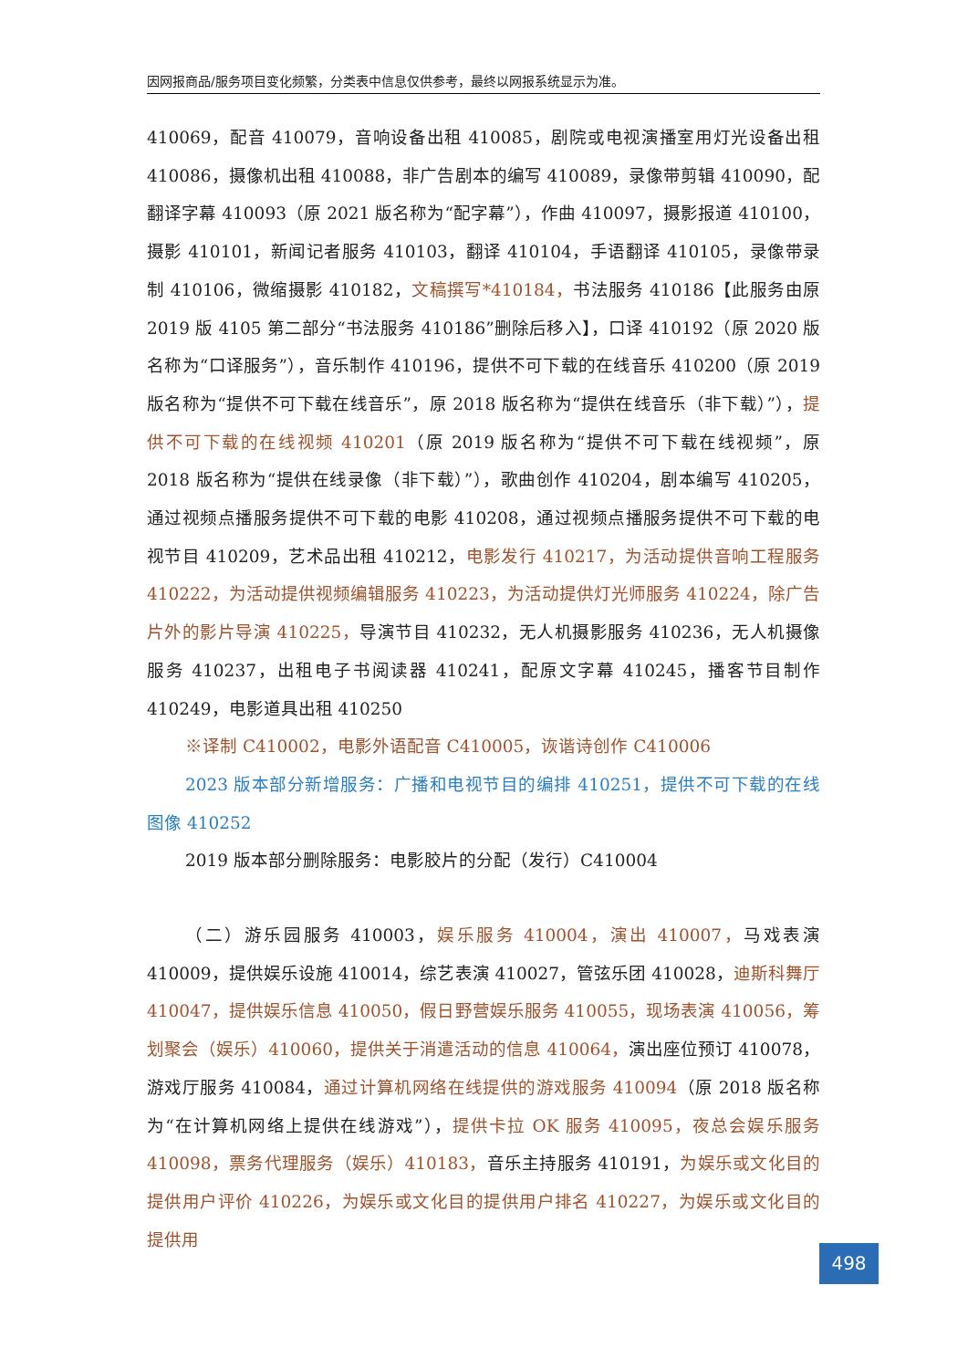因网报商品/服务项目变化频繁，分类表中信息仅供参考，最终以网报系统显示为准。
410069，配音 410079，音响设备出租 410085，剧院或电视演播室用灯光设备出租 410086，摄像机出租 410088，非广告剧本的编写 410089，录像带剪辑 410090，配翻译字幕 410093（原 2021 版名称为“配字幕”），作曲 410097，摄影报道 410100，摄影 410101，新闻记者服务 410103，翻译 410104，手语翻译 410105，录像带录制 410106，微缩摄影 410182，文稿撰写*410184，书法服务 410186【此服务由原 2019 版 4105 第二部分“书法服务 410186”删除后移入】，口译 410192（原 2020 版名称为“口译服务”），音乐制作 410196，提供不可下载的在线音乐 410200（原 2019 版名称为“提供不可下载在线音乐”，原 2018 版名称为“提供在线音乐（非下载）”），提供不可下载的在线视频 410201（原 2019 版名称为“提供不可下载在线视频”，原 2018 版名称为“提供在线录像（非下载）”），歌曲创作 410204，剧本编写 410205，通过视频点播服务提供不可下载的电影 410208，通过视频点播服务提供不可下载的电视节目 410209，艺术品出租 410212，电影发行 410217，为活动提供音响工程服务 410222，为活动提供视频编辑服务 410223，为活动提供灯光师服务 410224，除广告片外的影片导演 410225，导演节目 410232，无人机摄影服务 410236，无人机摄像服务 410237，出租电子书阅读器 410241，配原文字幕 410245，播客节目制作 410249，电影道具出租 410250
※译制 C410002，电影外语配音 C410005，诙谐诗创作 C410006
2023 版本部分新增服务：广播和电视节目的编排 410251，提供不可下载的在线图像 410252
2019 版本部分删除服务：电影胶片的分配（发行）C410004
（二）游乐园服务 410003，娱乐服务 410004，演出 410007，马戏表演 410009，提供娱乐设施 410014，综艺表演 410027，管弦乐团 410028，迪斯科舞厅 410047，提供娱乐信息 410050，假日野营娱乐服务 410055，现场表演 410056，筹划聚会（娱乐）410060，提供关于消遣活动的信息 410064，演出座位预订 410078，游戏厅服务 410084，通过计算机网络在线提供的游戏服务 410094（原 2018 版名称为“在计算机网络上提供在线游戏”），提供卡拉 OK 服务 410095，夜总会娱乐服务 410098，票务代理服务（娱乐）410183，音乐主持服务 410191，为娱乐或文化目的提供用户评价 410226，为娱乐或文化目的提供用户排名 410227，为娱乐或文化目的提供用
498